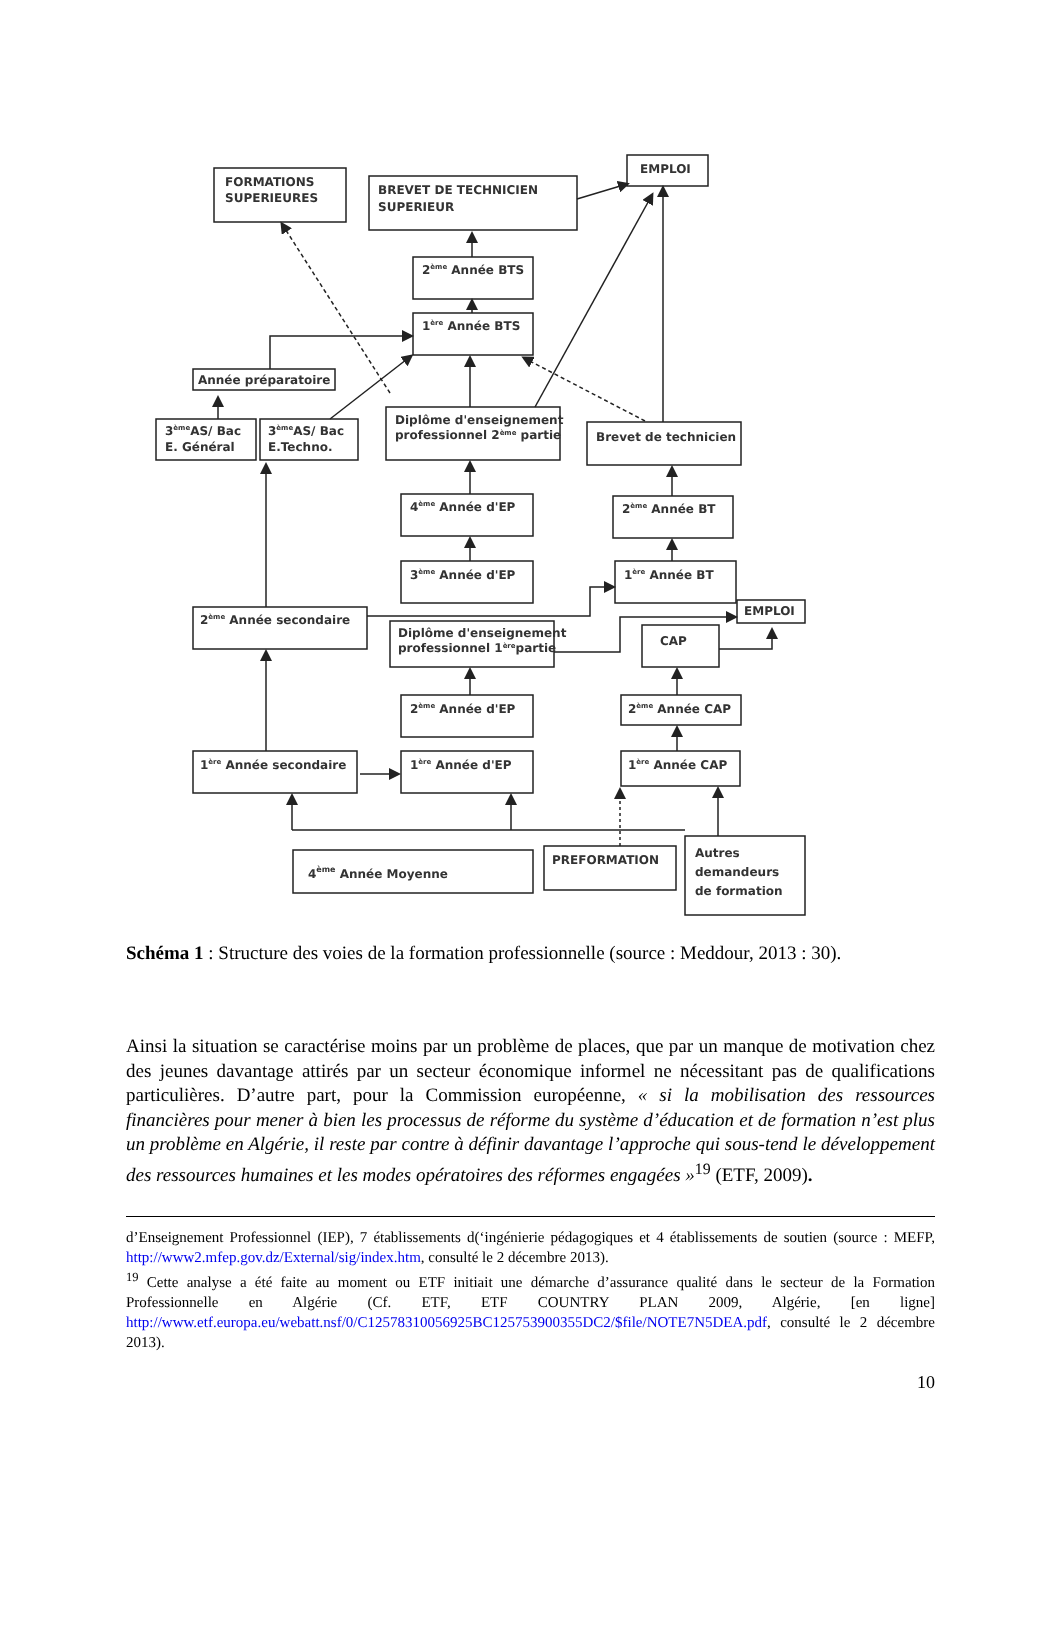FORMATIONS
SUPERIEURES
BREVET DE TECHNICIEN
SUPERIEUR
EMPLOI
2ème Année BTS
1ère Année BTS
Année préparatoire
3èmeAS/ Bac
E. Général
3èmeAS/ Bac
E.Techno.
Diplôme d'enseignement
professionnel 2ème partie
Brevet de technicien
4ème Année d'EP
2ème Année BT
3ème Année d'EP
1ère Année BT
2ème Année secondaire
EMPLOI
Diplôme d'enseignement
professionnel 1èrepartie
CAP
2ème Année d'EP
2ème Année CAP
1ère Année secondaire
1ère Année d'EP
1ère Année CAP
4ème Année Moyenne
PREFORMATION
Autres
demandeurs
de formation
Schéma 1 : Structure des voies de la formation professionnelle (source : Meddour, 2013 : 30).
Ainsi la situation se caractérise moins par un problème de places, que par un manque de motivation chez des jeunes davantage attirés par un secteur économique informel ne nécessitant pas de qualifications particulières. D’autre part, pour la Commission européenne, « si la mobilisation des ressources financières pour mener à bien les processus de réforme du système d’éducation et de formation n’est plus un problème en Algérie, il reste par contre à définir davantage l’approche qui sous-tend le développement des ressources humaines et les modes opératoires des réformes engagées »<sup>19</sup> (ETF, 2009).
d’Enseignement Professionnel (IEP), 7 établissements d(‘ingénierie pédagogiques et 4 établissements de soutien (source : MEFP, http://www2.mfep.gov.dz/External/sig/index.htm, consulté le 2 décembre 2013).
<sup>19</sup> Cette analyse a été faite au moment ou ETF initiait une démarche d’assurance qualité dans le secteur de la Formation Professionnelle en Algérie (Cf. ETF, ETF COUNTRY PLAN 2009, Algérie, [en ligne] http://www.etf.europa.eu/webatt.nsf/0/C12578310056925BC125753900355DC2/$file/NOTE7N5DEA.pdf, consulté le 2 décembre 2013).
10